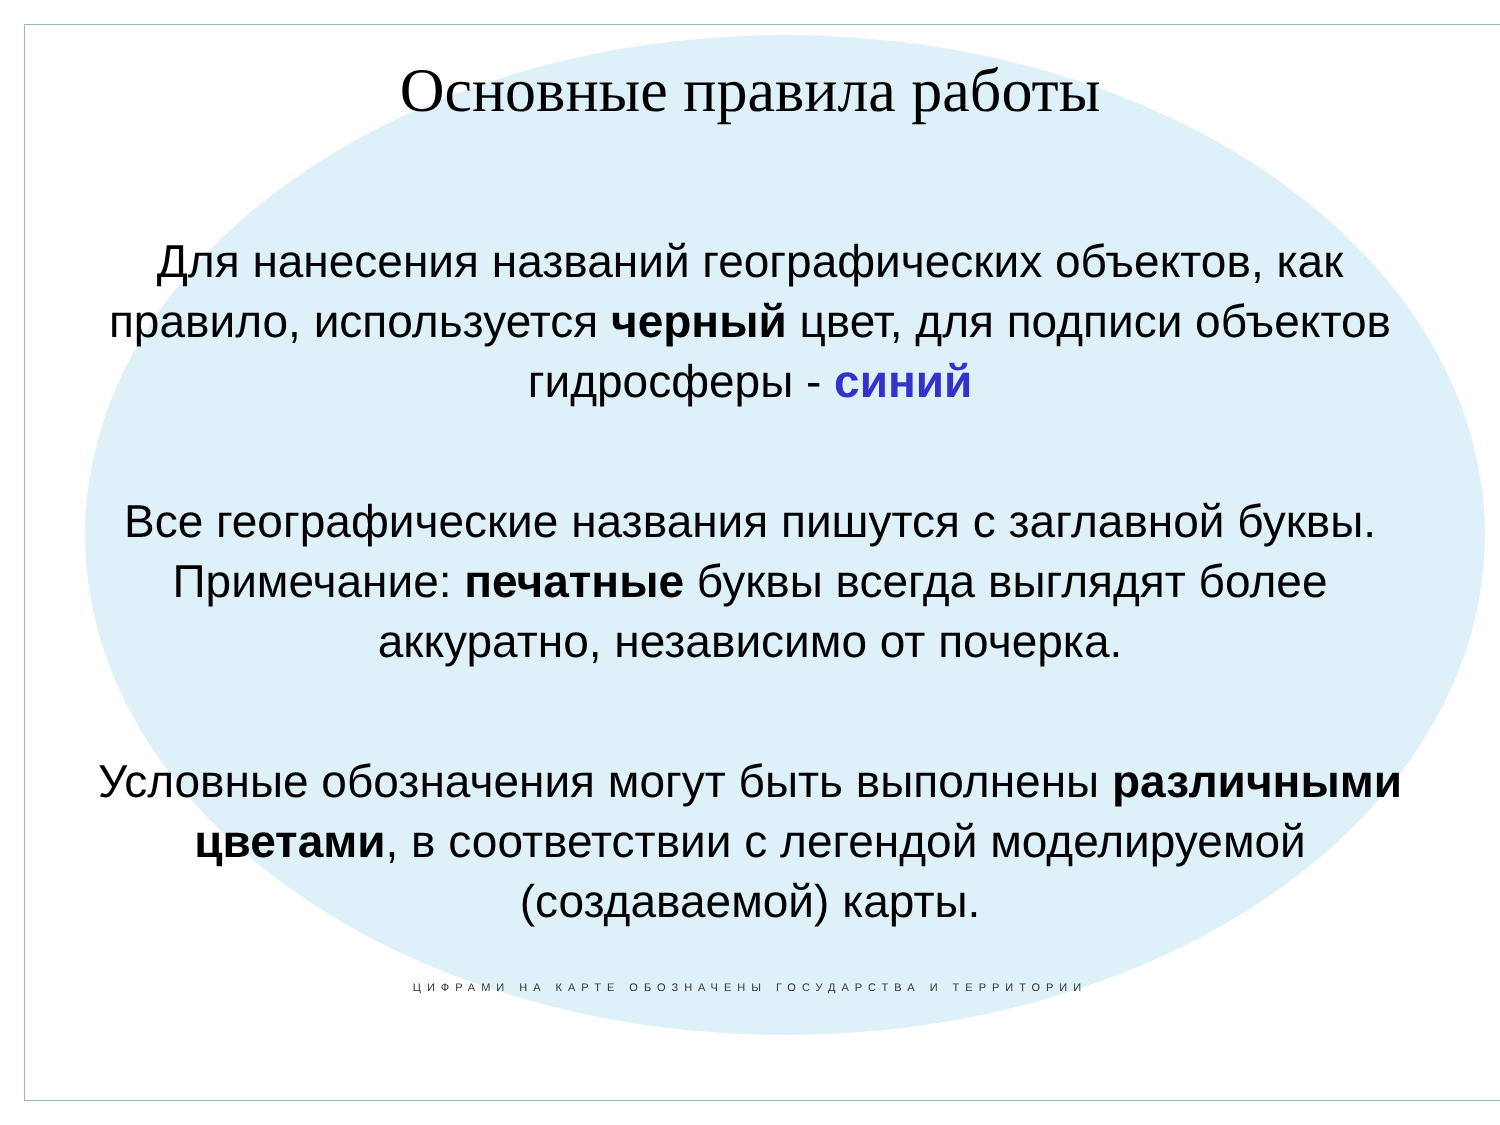Основные правила работы
Для нанесения названий географических объектов, как правило, используется черный цвет, для подписи объектов гидросферы - синий
Все географические названия пишутся с заглавной буквы. Примечание: печатные буквы всегда выглядят более аккуратно, независимо от почерка.
Условные обозначения могут быть выполнены различными цветами, в соответствии с легендой моделируемой (создаваемой) карты.
ЦИФРАМИ НА КАРТЕ ОБОЗНАЧЕНЫ ГОСУДАРСТВА И ТЕРРИТОРИИ